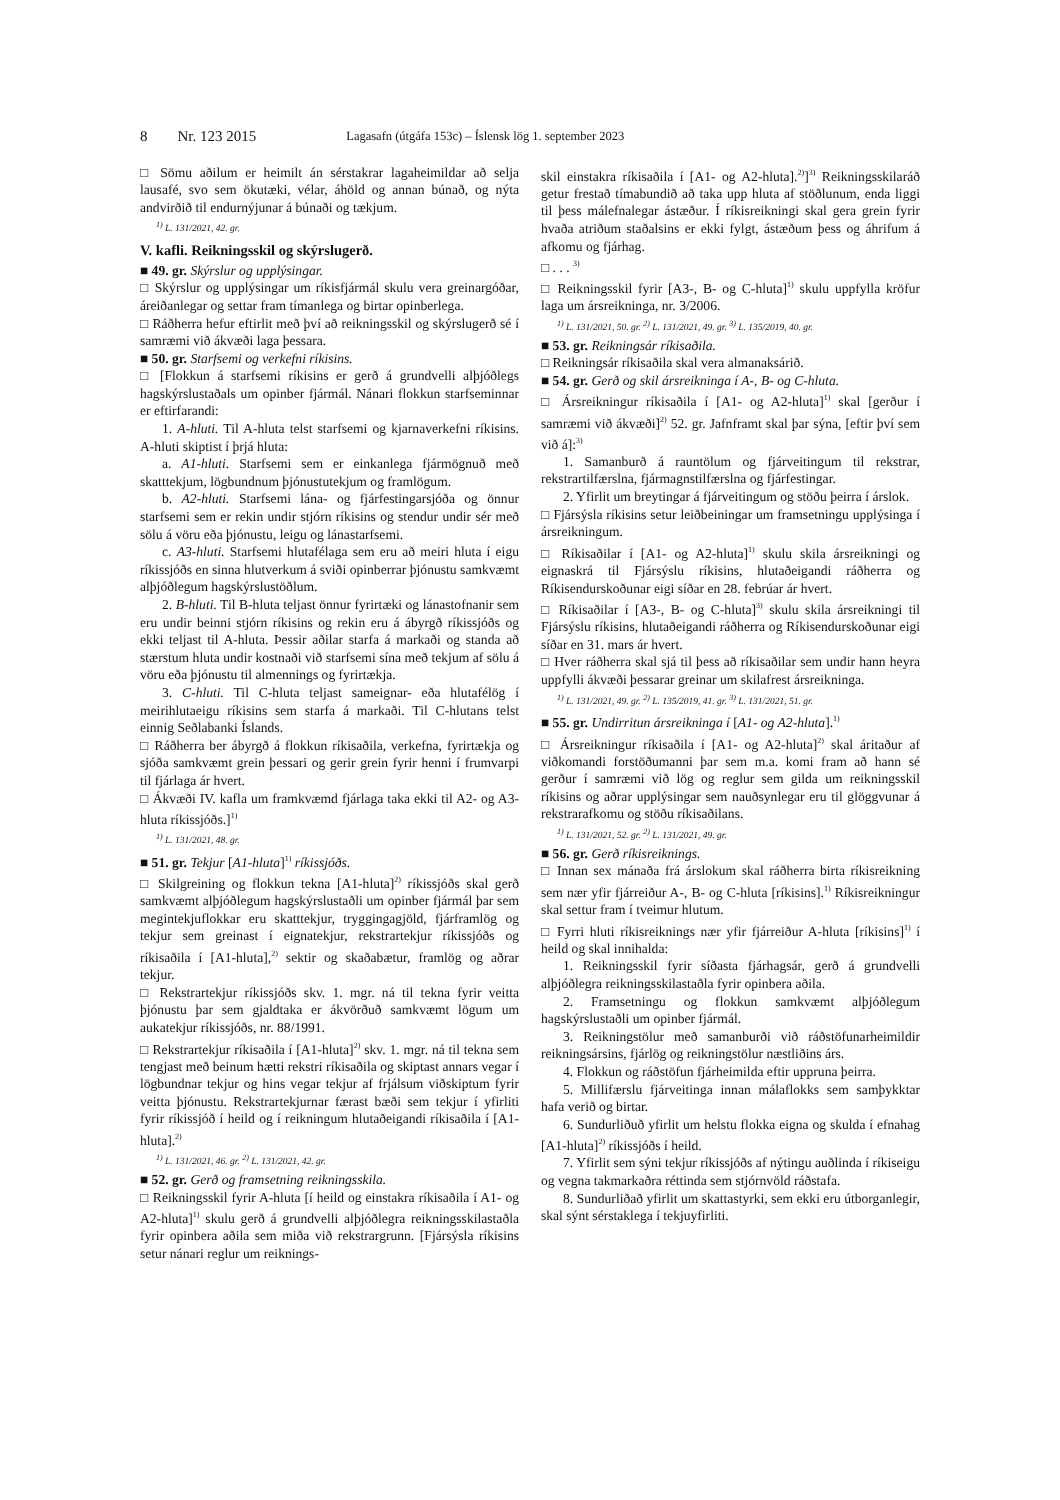8 Nr. 123 2015 Lagasafn (útgáfa 153c) – Íslensk lög 1. september 2023
□ Sömu aðilum er heimilt án sérstakrar lagaheimildar að selja lausafé, svo sem ökutæki, vélar, áhöld og annan búnað, og nýta andvirðið til endurnýjunar á búnaði og tækjum.
<sup>1)</sup> L. 131/2021, 42. gr.
V. kafli. Reikningsskil og skýrslugerð.
■ 49. gr. Skýrslur og upplýsingar.
□ Skýrslur og upplýsingar um ríkisfjármál skulu vera greinargóðar, áreiðanlegar og settar fram tímanlega og birtar opinberlega.
□ Ráðherra hefur eftirlit með því að reikningsskil og skýrslugerð sé í samræmi við ákvæði laga þessara.
■ 50. gr. Starfsemi og verkefni ríkisins.
□ [Flokkun á starfsemi ríkisins er gerð á grundvelli alþjóðlegs hagskýrslustaðals um opinber fjármál. Nánari flokkun starfseminnar er eftirfarandi:
1. A-hluti. Til A-hluta telst starfsemi og kjarnaverkefni ríkisins. A-hluti skiptist í þrjá hluta:
a. A1-hluti. Starfsemi sem er einkanlega fjármögnuð með skatttekjum, lögbundnum þjónustutekjum og framlögum.
b. A2-hluti. Starfsemi lána- og fjárfestingarsjóða og önnur starfsemi sem er rekin undir stjórn ríkisins og stendur undir sér með sölu á vöru eða þjónustu, leigu og lánastarfsemi.
c. A3-hluti. Starfsemi hlutafélaga sem eru að meiri hluta í eigu ríkissjóðs en sinna hlutverkum á sviði opinberrar þjónustu samkvæmt alþjóðlegum hagskýrslustöðlum.
2. B-hluti. Til B-hluta teljast önnur fyrirtæki og lánastofnanir sem eru undir beinni stjórn ríkisins og rekin eru á ábyrgð ríkissjóðs og ekki teljast til A-hluta. Þessir aðilar starfa á markaði og standa að stærstum hluta undir kostnaði við starfsemi sína með tekjum af sölu á vöru eða þjónustu til almennings og fyrirtækja.
3. C-hluti. Til C-hluta teljast sameignar- eða hlutafélög í meirihlutaeigu ríkisins sem starfa á markaði. Til C-hlutans telst einnig Seðlabanki Íslands.
□ Ráðherra ber ábyrgð á flokkun ríkisaðila, verkefna, fyrirtækja og sjóða samkvæmt grein þessari og gerir grein fyrir henni í frumvarpi til fjárlaga ár hvert.
□ Ákvæði IV. kafla um framkvæmd fjárlaga taka ekki til A2- og A3-hluta ríkissjóðs.]<sup>1)</sup>
<sup>1)</sup> L. 131/2021, 48. gr.
■ 51. gr. Tekjur [A1-hluta]<sup>1)</sup> ríkissjóðs.
□ Skilgreining og flokkun tekna [A1-hluta]<sup>2)</sup> ríkissjóðs skal gerð samkvæmt alþjóðlegum hagskýrslustaðli um opinber fjármál þar sem megintekjuflokkar eru skatttekjur, tryggingagjöld, fjárframlög og tekjur sem greinast í eignatekjur, rekstrartekjur ríkissjóðs og ríkisaðila í [A1-hluta],<sup>2)</sup> sektir og skaðabætur, framlög og aðrar tekjur.
□ Rekstrartekjur ríkissjóðs skv. 1. mgr. ná til tekna fyrir veitta þjónustu þar sem gjaldtaka er ákvörðuð samkvæmt lögum um aukatekjur ríkissjóðs, nr. 88/1991.
□ Rekstrartekjur ríkisaðila í [A1-hluta]<sup>2)</sup> skv. 1. mgr. ná til tekna sem tengjast með beinum hætti rekstri ríkisaðila og skiptast annars vegar í lögbundnar tekjur og hins vegar tekjur af frjálsum viðskiptum fyrir veitta þjónustu. Rekstrartekjurnar færast bæði sem tekjur í yfirliti fyrir ríkissjóð í heild og í reikningum hlutaðeigandi ríkisaðila í [A1-hluta].<sup>2)</sup>
<sup>1)</sup> L. 131/2021, 46. gr. <sup>2)</sup> L. 131/2021, 42. gr.
■ 52. gr. Gerð og framsetning reikningsskila.
□ Reikningsskil fyrir A-hluta [í heild og einstakra ríkisaðila í A1- og A2-hluta]<sup>1)</sup> skulu gerð á grundvelli alþjóðlegra reikningsskilastaðla fyrir opinbera aðila sem miða við rekstrargrunn. [Fjársýsla ríkisins setur nánari reglur um reiknings-
skil einstakra ríkisaðila í [A1- og A2-hluta].<sup>2)</sup>]<sup>3)</sup> Reikningsskilaráð getur frestað tímabundið að taka upp hluta af stöðlunum, enda liggi til þess málefnalegar ástæður. Í ríkisreikningi skal gera grein fyrir hvaða atriðum staðalsins er ekki fylgt, ástæðum þess og áhrifum á afkomu og fjárhag.
□ . . . <sup>3)</sup>
□ Reikningsskil fyrir [A3-, B- og C-hluta]<sup>1)</sup> skulu uppfylla kröfur laga um ársreikninga, nr. 3/2006.
<sup>1)</sup> L. 131/2021, 50. gr. <sup>2)</sup> L. 131/2021, 49. gr. <sup>3)</sup> L. 135/2019, 40. gr.
■ 53. gr. Reikningsár ríkisaðila.
□ Reikningsár ríkisaðila skal vera almanaksárið.
■ 54. gr. Gerð og skil ársreikninga í A-, B- og C-hluta.
□ Ársreikningur ríkisaðila í [A1- og A2-hluta]<sup>1)</sup> skal [gerður í samræmi við ákvæði]<sup>2)</sup> 52. gr. Jafnframt skal þar sýna, [eftir því sem við á]:<sup>3)</sup>
1. Samanburð á rauntölum og fjárveitingum til rekstrar, rekstrartilfærslna, fjármagnstilfærslna og fjárfestingar.
2. Yfirlit um breytingar á fjárveitingum og stöðu þeirra í árslok.
□ Fjársýsla ríkisins setur leiðbeiningar um framsetningu upplýsinga í ársreikningum.
□ Ríkisaðilar í [A1- og A2-hluta]<sup>1)</sup> skulu skila ársreikningi og eignaskrá til Fjársýslu ríkisins, hlutaðeigandi ráðherra og Ríkisendurskoðunar eigi síðar en 28. febrúar ár hvert.
□ Ríkisaðilar í [A3-, B- og C-hluta]<sup>3)</sup> skulu skila ársreikningi til Fjársýslu ríkisins, hlutaðeigandi ráðherra og Ríkisendurskoðunar eigi síðar en 31. mars ár hvert.
□ Hver ráðherra skal sjá til þess að ríkisaðilar sem undir hann heyra uppfylli ákvæði þessarar greinar um skilafrest ársreikninga.
<sup>1)</sup> L. 131/2021, 49. gr. <sup>2)</sup> L. 135/2019, 41. gr. <sup>3)</sup> L. 131/2021, 51. gr.
■ 55. gr. Undirritun ársreikninga í [A1- og A2-hluta].<sup>1)</sup>
□ Ársreikningur ríkisaðila í [A1- og A2-hluta]<sup>2)</sup> skal áritaður af viðkomandi forstöðumanni þar sem m.a. komi fram að hann sé gerður í samræmi við lög og reglur sem gilda um reikningsskil ríkisins og aðrar upplýsingar sem nauðsynlegar eru til glöggvunar á rekstrarafkomu og stöðu ríkisaðilans.
<sup>1)</sup> L. 131/2021, 52. gr. <sup>2)</sup> L. 131/2021, 49. gr.
■ 56. gr. Gerð ríkisreiknings.
□ Innan sex mánaða frá árslokum skal ráðherra birta ríkisreikning sem nær yfir fjárreiður A-, B- og C-hluta [ríkisins].<sup>1)</sup> Ríkisreikningur skal settur fram í tveimur hlutum.
□ Fyrri hluti ríkisreiknings nær yfir fjárreiður A-hluta [ríkisins]<sup>1)</sup> í heild og skal innihalda:
1. Reikningsskil fyrir síðasta fjárhagsár, gerð á grundvelli alþjóðlegra reikningsskilastaðla fyrir opinbera aðila.
2. Framsetningu og flokkun samkvæmt alþjóðlegum hagskýrslustaðli um opinber fjármál.
3. Reikningstölur með samanburði við ráðstöfunarheimildir reikningsársins, fjárlög og reikningstölur næstliðins árs.
4. Flokkun og ráðstöfun fjárheimilda eftir uppruna þeirra.
5. Millifærslu fjárveitinga innan málaflokks sem samþykktar hafa verið og birtar.
6. Sundurliðuð yfirlit um helstu flokka eigna og skulda í efnahag [A1-hluta]<sup>2)</sup> ríkissjóðs í heild.
7. Yfirlit sem sýni tekjur ríkissjóðs af nýtingu auðlinda í ríkiseigu og vegna takmarkaðra réttinda sem stjórnvöld ráðstafa.
8. Sundurliðað yfirlit um skattastyrki, sem ekki eru útborganlegir, skal sýnt sérstaklega í tekjuyfirliti.